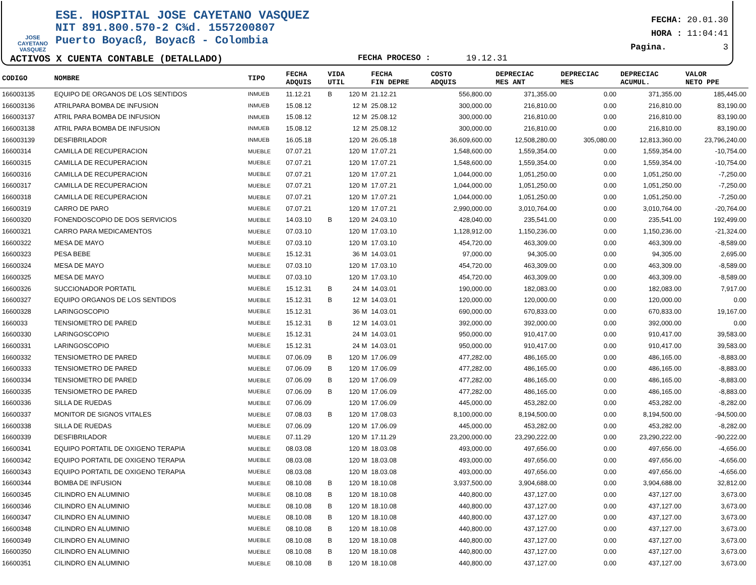JOSE CAYETANO VASQUEZ
ESE. HOSPITAL JOSE CAYETANO VASQUEZ
NIT 891.800.570-2 C¾d. 1557200807
Puerto Boyacß, Boyacß - Colombia
ACTIVOS X CUENTA CONTABLE (DETALLADO) FECHA PROCESO : 19.12.31
FECHA: 20.01.30
HORA : 11:04:41
Pagina. 3
| CODIGO | NOMBRE | TIPO | FECHA ADQUIS | VIDA UTIL | | FECHA FIN DEPRE | COSTO ADQUIS | DEPRECIAC MES ANT | DEPRECIAC MES | DEPRECIAC ACUMUL. | VALOR NETO PPE |
| --- | --- | --- | --- | --- | --- | --- | --- | --- | --- | --- | --- |
| 166003135 | EQUIPO DE ORGANOS DE LOS SENTIDOS | INMUEB | 11.12.21 | B | 120 M | 21.12.21 | 556,800.00 | 371,355.00 | 0.00 | 371,355.00 | 185,445.00 |
| 166003136 | ATRILPARA BOMBA DE INFUSION | INMUEB | 15.08.12 | | 12 M | 25.08.12 | 300,000.00 | 216,810.00 | 0.00 | 216,810.00 | 83,190.00 |
| 166003137 | ATRIL PARA BOMBA DE INFUSION | INMUEB | 15.08.12 | | 12 M | 25.08.12 | 300,000.00 | 216,810.00 | 0.00 | 216,810.00 | 83,190.00 |
| 166003138 | ATRIL PARA BOMBA DE INFUSION | INMUEB | 15.08.12 | | 12 M | 25.08.12 | 300,000.00 | 216,810.00 | 0.00 | 216,810.00 | 83,190.00 |
| 166003139 | DESFIBRILADOR | INMUEB | 16.05.18 | | 120 M | 26.05.18 | 36,609,600.00 | 12,508,280.00 | 305,080.00 | 12,813,360.00 | 23,796,240.00 |
| 16600314 | CAMILLA DE RECUPERACION | MUEBLE | 07.07.21 | | 120 M | 17.07.21 | 1,548,600.00 | 1,559,354.00 | 0.00 | 1,559,354.00 | -10,754.00 |
| 16600315 | CAMILLA DE RECUPERACION | MUEBLE | 07.07.21 | | 120 M | 17.07.21 | 1,548,600.00 | 1,559,354.00 | 0.00 | 1,559,354.00 | -10,754.00 |
| 16600316 | CAMILLA DE RECUPERACION | MUEBLE | 07.07.21 | | 120 M | 17.07.21 | 1,044,000.00 | 1,051,250.00 | 0.00 | 1,051,250.00 | -7,250.00 |
| 16600317 | CAMILLA DE RECUPERACION | MUEBLE | 07.07.21 | | 120 M | 17.07.21 | 1,044,000.00 | 1,051,250.00 | 0.00 | 1,051,250.00 | -7,250.00 |
| 16600318 | CAMILLA DE RECUPERACION | MUEBLE | 07.07.21 | | 120 M | 17.07.21 | 1,044,000.00 | 1,051,250.00 | 0.00 | 1,051,250.00 | -7,250.00 |
| 16600319 | CARRO DE PARO | MUEBLE | 07.07.21 | | 120 M | 17.07.21 | 2,990,000.00 | 3,010,764.00 | 0.00 | 3,010,764.00 | -20,764.00 |
| 16600320 | FONENDOSCOPIO DE DOS SERVICIOS | MUEBLE | 14.03.10 | B | 120 M | 24.03.10 | 428,040.00 | 235,541.00 | 0.00 | 235,541.00 | 192,499.00 |
| 16600321 | CARRO PARA MEDICAMENTOS | MUEBLE | 07.03.10 | | 120 M | 17.03.10 | 1,128,912.00 | 1,150,236.00 | 0.00 | 1,150,236.00 | -21,324.00 |
| 16600322 | MESA DE MAYO | MUEBLE | 07.03.10 | | 120 M | 17.03.10 | 454,720.00 | 463,309.00 | 0.00 | 463,309.00 | -8,589.00 |
| 16600323 | PESA BEBE | MUEBLE | 15.12.31 | | 36 M | 14.03.01 | 97,000.00 | 94,305.00 | 0.00 | 94,305.00 | 2,695.00 |
| 16600324 | MESA DE MAYO | MUEBLE | 07.03.10 | | 120 M | 17.03.10 | 454,720.00 | 463,309.00 | 0.00 | 463,309.00 | -8,589.00 |
| 16600325 | MESA DE MAYO | MUEBLE | 07.03.10 | | 120 M | 17.03.10 | 454,720.00 | 463,309.00 | 0.00 | 463,309.00 | -8,589.00 |
| 16600326 | SUCCIONADOR PORTATIL | MUEBLE | 15.12.31 | B | 24 M | 14.03.01 | 190,000.00 | 182,083.00 | 0.00 | 182,083.00 | 7,917.00 |
| 16600327 | EQUIPO ORGANOS DE LOS SENTIDOS | MUEBLE | 15.12.31 | B | 12 M | 14.03.01 | 120,000.00 | 120,000.00 | 0.00 | 120,000.00 | 0.00 |
| 16600328 | LARINGOSCOPIO | MUEBLE | 15.12.31 | | 36 M | 14.03.01 | 690,000.00 | 670,833.00 | 0.00 | 670,833.00 | 19,167.00 |
| 1660033 | TENSIOMETRO DE PARED | MUEBLE | 15.12.31 | B | 12 M | 14.03.01 | 392,000.00 | 392,000.00 | 0.00 | 392,000.00 | 0.00 |
| 16600330 | LARINGOSCOPIO | MUEBLE | 15.12.31 | | 24 M | 14.03.01 | 950,000.00 | 910,417.00 | 0.00 | 910,417.00 | 39,583.00 |
| 16600331 | LARINGOSCOPIO | MUEBLE | 15.12.31 | | 24 M | 14.03.01 | 950,000.00 | 910,417.00 | 0.00 | 910,417.00 | 39,583.00 |
| 16600332 | TENSIOMETRO DE PARED | MUEBLE | 07.06.09 | B | 120 M | 17.06.09 | 477,282.00 | 486,165.00 | 0.00 | 486,165.00 | -8,883.00 |
| 16600333 | TENSIOMETRO DE PARED | MUEBLE | 07.06.09 | B | 120 M | 17.06.09 | 477,282.00 | 486,165.00 | 0.00 | 486,165.00 | -8,883.00 |
| 16600334 | TENSIOMETRO DE PARED | MUEBLE | 07.06.09 | B | 120 M | 17.06.09 | 477,282.00 | 486,165.00 | 0.00 | 486,165.00 | -8,883.00 |
| 16600335 | TENSIOMETRO DE PARED | MUEBLE | 07.06.09 | B | 120 M | 17.06.09 | 477,282.00 | 486,165.00 | 0.00 | 486,165.00 | -8,883.00 |
| 16600336 | SILLA DE RUEDAS | MUEBLE | 07.06.09 | | 120 M | 17.06.09 | 445,000.00 | 453,282.00 | 0.00 | 453,282.00 | -8,282.00 |
| 16600337 | MONITOR DE SIGNOS VITALES | MUEBLE | 07.08.03 | B | 120 M | 17.08.03 | 8,100,000.00 | 8,194,500.00 | 0.00 | 8,194,500.00 | -94,500.00 |
| 16600338 | SILLA DE RUEDAS | MUEBLE | 07.06.09 | | 120 M | 17.06.09 | 445,000.00 | 453,282.00 | 0.00 | 453,282.00 | -8,282.00 |
| 16600339 | DESFIBRILADOR | MUEBLE | 07.11.29 | | 120 M | 17.11.29 | 23,200,000.00 | 23,290,222.00 | 0.00 | 23,290,222.00 | -90,222.00 |
| 16600341 | EQUIPO PORTATIL DE OXIGENO TERAPIA | MUEBLE | 08.03.08 | | 120 M | 18.03.08 | 493,000.00 | 497,656.00 | 0.00 | 497,656.00 | -4,656.00 |
| 16600342 | EQUIPO PORTATIL DE OXIGENO TERAPIA | MUEBLE | 08.03.08 | | 120 M | 18.03.08 | 493,000.00 | 497,656.00 | 0.00 | 497,656.00 | -4,656.00 |
| 16600343 | EQUIPO PORTATIL DE OXIGENO TERAPIA | MUEBLE | 08.03.08 | | 120 M | 18.03.08 | 493,000.00 | 497,656.00 | 0.00 | 497,656.00 | -4,656.00 |
| 16600344 | BOMBA DE INFUSION | MUEBLE | 08.10.08 | B | 120 M | 18.10.08 | 3,937,500.00 | 3,904,688.00 | 0.00 | 3,904,688.00 | 32,812.00 |
| 16600345 | CILINDRO EN ALUMINIO | MUEBLE | 08.10.08 | B | 120 M | 18.10.08 | 440,800.00 | 437,127.00 | 0.00 | 437,127.00 | 3,673.00 |
| 16600346 | CILINDRO EN ALUMINIO | MUEBLE | 08.10.08 | B | 120 M | 18.10.08 | 440,800.00 | 437,127.00 | 0.00 | 437,127.00 | 3,673.00 |
| 16600347 | CILINDRO EN ALUMINIO | MUEBLE | 08.10.08 | B | 120 M | 18.10.08 | 440,800.00 | 437,127.00 | 0.00 | 437,127.00 | 3,673.00 |
| 16600348 | CILINDRO EN ALUMINIO | MUEBLE | 08.10.08 | B | 120 M | 18.10.08 | 440,800.00 | 437,127.00 | 0.00 | 437,127.00 | 3,673.00 |
| 16600349 | CILINDRO EN ALUMINIO | MUEBLE | 08.10.08 | B | 120 M | 18.10.08 | 440,800.00 | 437,127.00 | 0.00 | 437,127.00 | 3,673.00 |
| 16600350 | CILINDRO EN ALUMINIO | MUEBLE | 08.10.08 | B | 120 M | 18.10.08 | 440,800.00 | 437,127.00 | 0.00 | 437,127.00 | 3,673.00 |
| 16600351 | CILINDRO EN ALUMINIO | MUEBLE | 08.10.08 | B | 120 M | 18.10.08 | 440,800.00 | 437,127.00 | 0.00 | 437,127.00 | 3,673.00 |